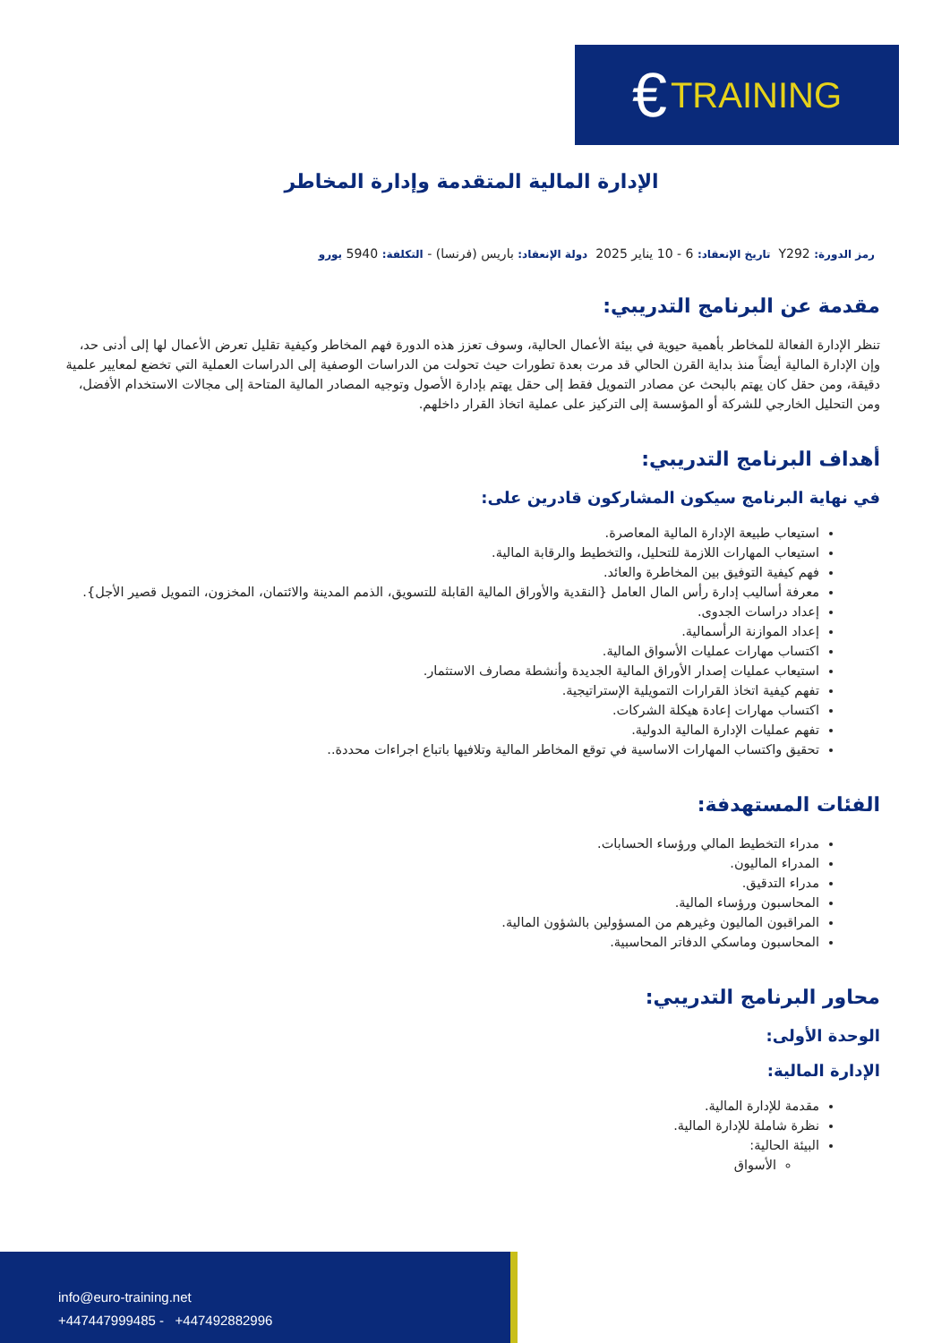€ TRAINING
الإدارة المالية المتقدمة وإدارة المخاطر
رمز الدورة: Y292 تاريخ الإنعقاد: 6 - 10 يناير 2025 دولة الإنعقاد: باريس (فرنسا) - التكلفة: 5940 يورو
مقدمة عن البرنامج التدريبي:
تنظر الإدارة الفعالة للمخاطر بأهمية حيوية في بيئة الأعمال الحالية، وسوف تعزز هذه الدورة فهم المخاطر وكيفية تقليل تعرض الأعمال لها إلى أدنى حد، وإن الإدارة المالية أيضاً منذ بداية القرن الحالي قد مرت بعدة تطورات حيث تحولت من الدراسات الوصفية إلى الدراسات العملية التي تخضع لمعايير علمية دقيقة، ومن حقل كان يهتم بالبحث عن مصادر التمويل فقط إلى حقل يهتم بإدارة الأصول وتوجيه المصادر المالية المتاحة إلى مجالات الاستخدام الأفضل، ومن التحليل الخارجي للشركة أو المؤسسة إلى التركيز على عملية اتخاذ القرار داخلهم.
أهداف البرنامج التدريبي:
في نهاية البرنامج سيكون المشاركون قادرين على:
استيعاب طبيعة الإدارة المالية المعاصرة.
استيعاب المهارات اللازمة للتحليل، والتخطيط والرقابة المالية.
فهم كيفية التوفيق بين المخاطرة والعائد.
معرفة أساليب إدارة رأس المال العامل {النقدية والأوراق المالية القابلة للتسويق، الذمم المدينة والائتمان، المخزون، التمويل قصير الأجل}.
إعداد دراسات الجدوى.
إعداد الموازنة الرأسمالية.
اكتساب مهارات عمليات الأسواق المالية.
استيعاب عمليات إصدار الأوراق المالية الجديدة وأنشطة مصارف الاستثمار.
تفهم كيفية اتخاذ القرارات التمويلية الإستراتيجية.
اكتساب مهارات إعادة هيكلة الشركات.
تفهم عمليات الإدارة المالية الدولية.
تحقيق واكتساب المهارات الاساسية في توقع المخاطر المالية وتلافيها باتباع اجراءات محددة..
الفئات المستهدفة:
مدراء التخطيط المالي ورؤساء الحسابات.
المدراء الماليون.
مدراء التدقيق.
المحاسبون ورؤساء المالية.
المراقبون الماليون وغيرهم من المسؤولين بالشؤون المالية.
المحاسبون وماسكي الدفاتر المحاسبية.
محاور البرنامج التدريبي:
الوحدة الأولى:
الإدارة المالية:
مقدمة للإدارة المالية.
نظرة شاملة للإدارة المالية.
البيئة الحالية:
الأسواق
info@euro-training.net
+447447999485 - +447492882996